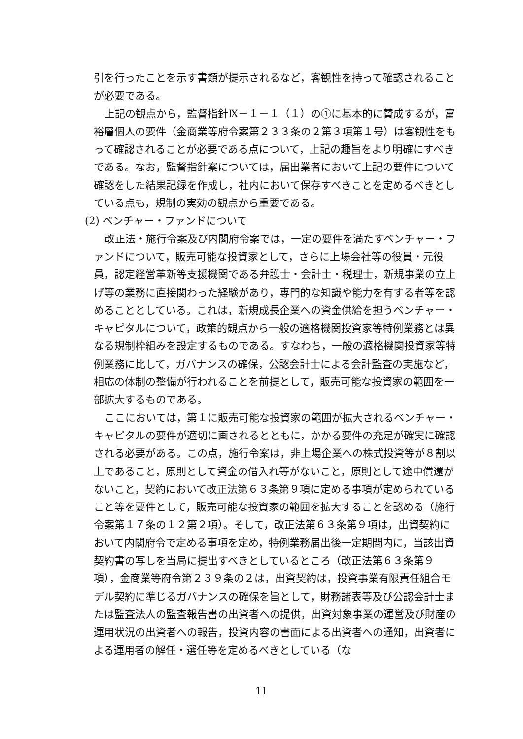引を行ったことを示す書類が提示されるなど，客観性を持って確認されることが必要である。
上記の観点から，監督指針Ⅸ－１－１（１）の①に基本的に賛成するが，富裕層個人の要件（金商業等府令案第２３３条の２第３項第１号）は客観性をもって確認されることが必要である点について，上記の趣旨をより明確にすべきである。なお，監督指針案については，届出業者において上記の要件について確認をした結果記録を作成し，社内において保存すべきことを定めるべきとしている点も，規制の実効の観点から重要である。
(2) ベンチャー・ファンドについて
改正法・施行令案及び内閣府令案では，一定の要件を満たすベンチャー・ファンドについて，販売可能な投資家として，さらに上場会社等の役員・元役員，認定経営革新等支援機関である弁護士・会計士・税理士，新規事業の立上げ等の業務に直接関わった経験があり，専門的な知識や能力を有する者等を認めることとしている。これは，新規成長企業への資金供給を担うベンチャー・キャピタルについて，政策的観点から一般の適格機関投資家等特例業務とは異なる規制枠組みを設定するものである。すなわち，一般の適格機関投資家等特例業務に比して，ガバナンスの確保，公認会計士による会計監査の実施など，相応の体制の整備が行われることを前提として，販売可能な投資家の範囲を一部拡大するものである。
ここにおいては，第１に販売可能な投資家の範囲が拡大されるベンチャー・キャピタルの要件が適切に画されるとともに，かかる要件の充足が確実に確認される必要がある。この点，施行令案は，非上場企業への株式投資等が８割以上であること，原則として資金の借入れ等がないこと，原則として途中償還がないこと，契約において改正法第６３条第９項に定める事項が定められていること等を要件として，販売可能な投資家の範囲を拡大することを認める（施行令案第１７条の１２第２項）。そして，改正法第６３条第９項は，出資契約において内閣府令で定める事項を定め，特例業務届出後一定期間内に，当該出資契約書の写しを当局に提出すべきとしているところ（改正法第６３条第９項），金商業等府令第２３９条の２は，出資契約は，投資事業有限責任組合モデル契約に準じるガバナンスの確保を旨として，財務諸表等及び公認会計士または監査法人の監査報告書の出資者への提供，出資対象事業の運営及び財産の運用状況の出資者への報告，投資内容の書面による出資者への通知，出資者による運用者の解任・選任等を定めるべきとしている（な
11